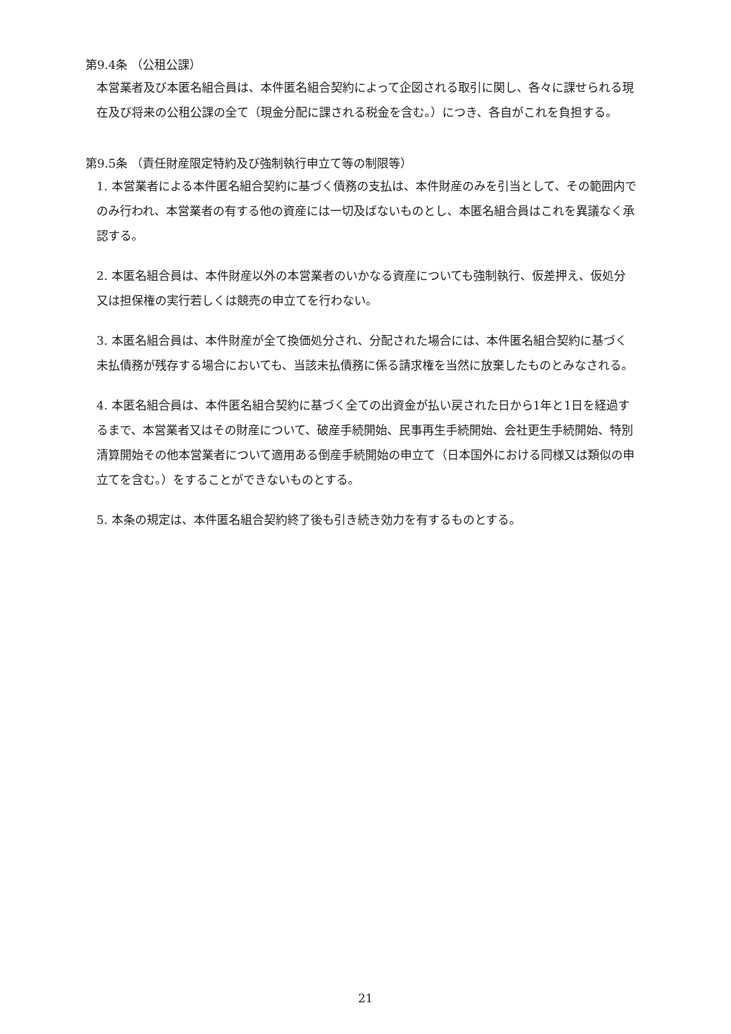第9.4条 （公租公課）
本営業者及び本匿名組合員は、本件匿名組合契約によって企図される取引に関し、各々に課せられる現在及び将来の公租公課の全て（現金分配に課される税金を含む。）につき、各自がこれを負担する。
第9.5条 （責任財産限定特約及び強制執行申立て等の制限等）
1. 本営業者による本件匿名組合契約に基づく債務の支払は、本件財産のみを引当として、その範囲内でのみ行われ、本営業者の有する他の資産には一切及ばないものとし、本匿名組合員はこれを異議なく承認する。
2. 本匿名組合員は、本件財産以外の本営業者のいかなる資産についても強制執行、仮差押え、仮処分又は担保権の実行若しくは競売の申立てを行わない。
3. 本匿名組合員は、本件財産が全て換価処分され、分配された場合には、本件匿名組合契約に基づく未払債務が残存する場合においても、当該未払債務に係る請求権を当然に放棄したものとみなされる。
4. 本匿名組合員は、本件匿名組合契約に基づく全ての出資金が払い戻された日から1年と1日を経過するまで、本営業者又はその財産について、破産手続開始、民事再生手続開始、会社更生手続開始、特別清算開始その他本営業者について適用ある倒産手続開始の申立て（日本国外における同様又は類似の申立てを含む。）をすることができないものとする。
5. 本条の規定は、本件匿名組合契約終了後も引き続き効力を有するものとする。
21